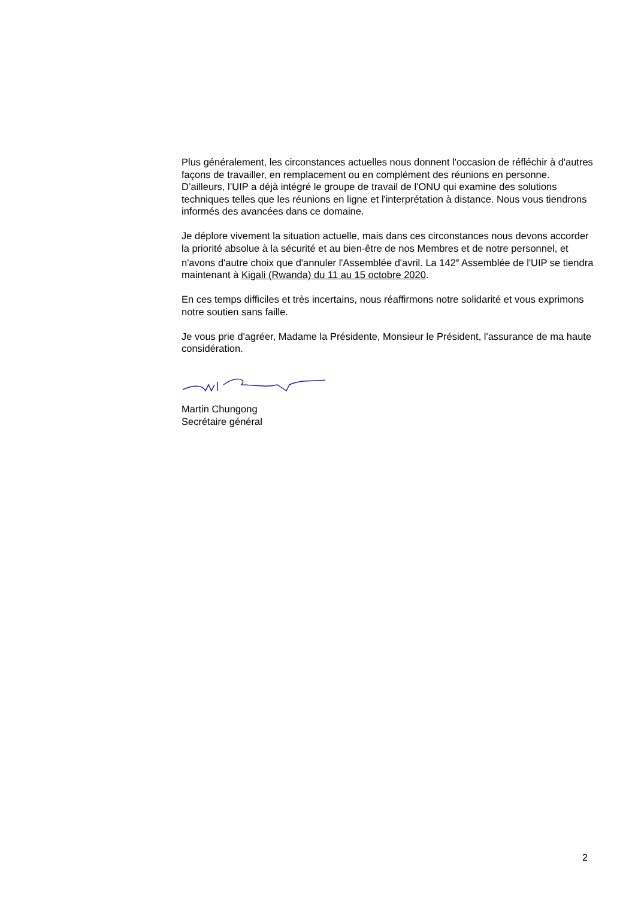Plus généralement, les circonstances actuelles nous donnent l'occasion de réfléchir à d'autres façons de travailler, en remplacement ou en complément des réunions en personne. D’ailleurs, l’UIP a déjà intégré le groupe de travail de l'ONU qui examine des solutions techniques telles que les réunions en ligne et l'interprétation à distance. Nous vous tiendrons informés des avancées dans ce domaine.
Je déplore vivement la situation actuelle, mais dans ces circonstances nous devons accorder la priorité absolue à la sécurité et au bien-être de nos Membres et de notre personnel, et n'avons d'autre choix que d'annuler l'Assemblée d'avril. La 142<sup>e</sup> Assemblée de l'UIP se tiendra maintenant à Kigali (Rwanda) du 11 au 15 octobre 2020.
En ces temps difficiles et très incertains, nous réaffirmons notre solidarité et vous exprimons notre soutien sans faille.
Je vous prie d'agréer, Madame la Présidente, Monsieur le Président, l'assurance de ma haute considération.
Martin Chungong
Secrétaire général
2